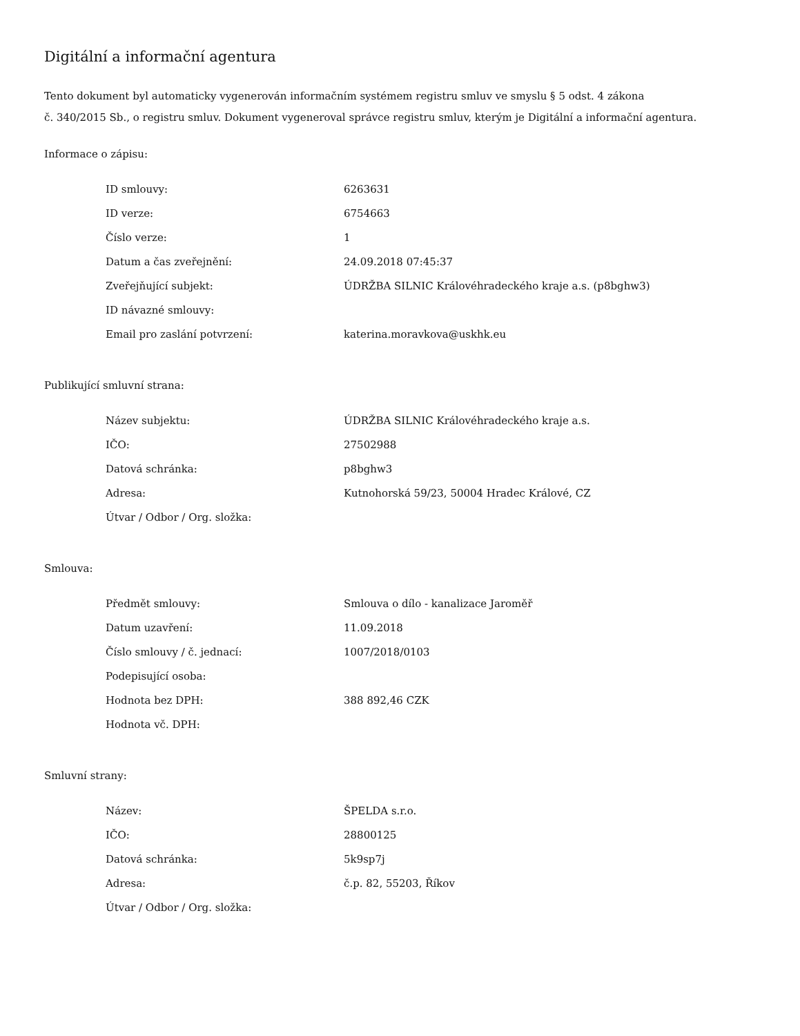Digitální a informační agentura
Tento dokument byl automaticky vygenerován informačním systémem registru smluv ve smyslu § 5 odst. 4 zákona
č. 340/2015 Sb., o registru smluv. Dokument vygeneroval správce registru smluv, kterým je Digitální a informační agentura.
Informace o zápisu:
| ID smlouvy: | 6263631 |
| ID verze: | 6754663 |
| Číslo verze: | 1 |
| Datum a čas zveřejnění: | 24.09.2018 07:45:37 |
| Zveřejňující subjekt: | ÚDRŽBA SILNIC Královéhradeckého kraje a.s. (p8bghw3) |
| ID návazné smlouvy: | |
| Email pro zaslání potvrzení: | katerina.moravkova@uskhk.eu |
Publikující smluvní strana:
| Název subjektu: | ÚDRŽBA SILNIC Královéhradeckého kraje a.s. |
| IČO: | 27502988 |
| Datová schránka: | p8bghw3 |
| Adresa: | Kutnohorská 59/23, 50004 Hradec Králové, CZ |
| Útvar / Odbor / Org. složka: | |
Smlouva:
| Předmět smlouvy: | Smlouva o dílo - kanalizace Jaroměř |
| Datum uzavření: | 11.09.2018 |
| Číslo smlouvy / č. jednací: | 1007/2018/0103 |
| Podepisující osoba: | |
| Hodnota bez DPH: | 388 892,46 CZK |
| Hodnota vč. DPH: | |
Smluvní strany:
| Název: | ŠPELDA s.r.o. |
| IČO: | 28800125 |
| Datová schránka: | 5k9sp7j |
| Adresa: | č.p. 82, 55203, Říkov |
| Útvar / Odbor / Org. složka: | |